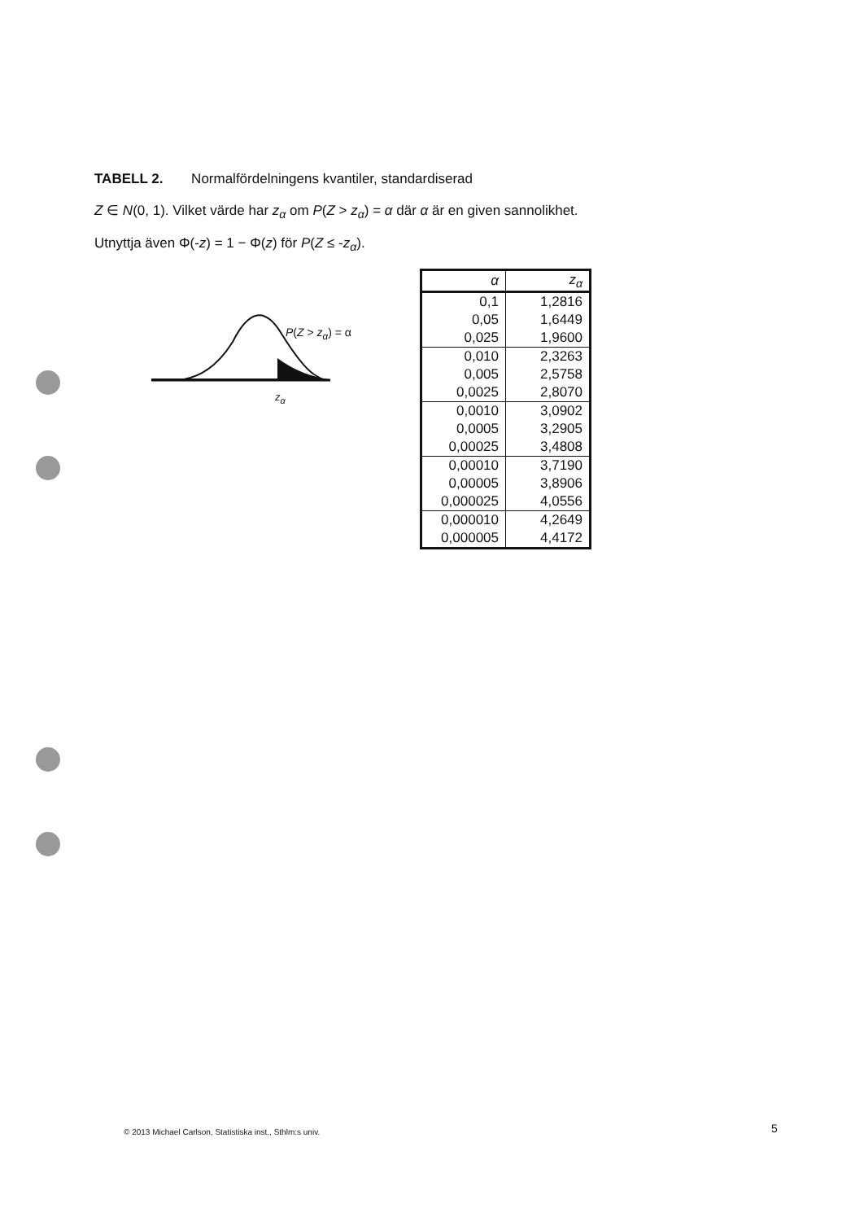TABELL 2. Normalfördelningens kvantiler, standardiserad
Z ∈ N(0, 1). Vilket värde har z<sub>α</sub> om P(Z > z<sub>α</sub>) = α där α är en given sannolikhet.
Utnyttja även Φ(-z) = 1 − Φ(z) för P(Z ≤ -z<sub>α</sub>).
P(Z > z<sub>α</sub>) = α
z<sub>α</sub>
| α | z<sub>α</sub> |
| --- | --- |
| 0,1 | 1,2816 |
| 0,05 | 1,6449 |
| 0,025 | 1,9600 |
| 0,010 | 2,3263 |
| 0,005 | 2,5758 |
| 0,0025 | 2,8070 |
| 0,0010 | 3,0902 |
| 0,0005 | 3,2905 |
| 0,00025 | 3,4808 |
| 0,00010 | 3,7190 |
| 0,00005 | 3,8906 |
| 0,000025 | 4,0556 |
| 0,000010 | 4,2649 |
| 0,000005 | 4,4172 |
© 2013 Michael Carlson, Statistiska inst., Sthlm:s univ.
5